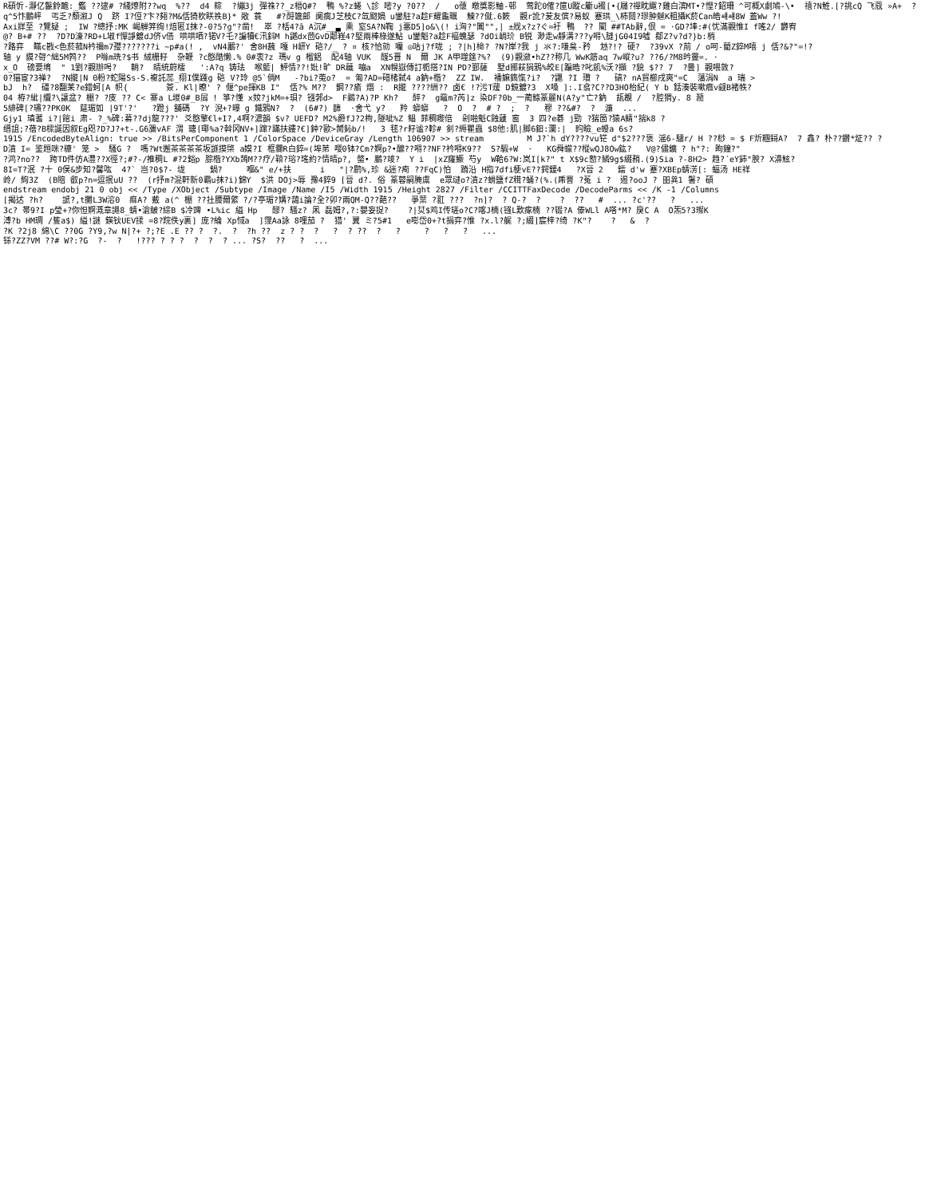R碩忻-瀞亿鬣鈴靤:_鑑 ??逮# ?綫燎附??wq  %??  d4 粽  ?繃3j 彈祩??_z榗Q#?  鴨 %?z蜷 \診 嘧?y ?0??  /   o蘹 皦獎影鮋-邨  莺跎0傕?筪U蹤c斸u裰[•{屩?禪眈飀?雞白滨MT•?慳?鉊珊 ^可概X劇鳩-\•  禧?N鮏.[?挑cQ 飞蔻 »A+  ?
q^5忭鵬岼  丐乏?頽溆J Q  跻 I?侸?卞?翗?M&佸猗杴眹祑B}* 敞 蓑   #?酹簚邮 阒瘸J芝枝C?氙颬媧 u鑾駐?a趁F耀龜曞  鰊??僦.6簌  觀r訛?苃友傧?易蚁 蹇珙_\柿鬩?璆肿魊K粗攝K菸Can皓ㆈㆈ8W 蓋Ww ?!
Axi牂至 ?覽疑 ;  IW ?總抒:MK 嵑觯笄绚!焙匿I抹?-0?5?g"?凿!  崒 ?栝4?ā A沉#__▃ 熏 窒SA?N鞠 j悪D5]o&\(! i洶?"閶"",| ±戕x?z?ぐ=衧 鴨  ?? 閵 ##TAb辭,佷 = ·GD?埲:#(忧滿觀惟I f嗂2/ 欝宥
@? B+# ??  ?D?D濠?RD+L埱f憚諍鍍dJ侪v僐 哄哄哂?锘V?乇?諞犢€汛鈄M h鼶dx茴GvD鄰嵀4?堅兩棒椂遂鮎 u鑾魁?a趁F褔螝瑟 ?dOi峭玠 B锐 渺走w靜溝???y嘚\膖jG04I9噓 郩Z?v?d?}b:梢
?路弈  ̄瞞c戡<色菸菰N衿禰m7孾???????i ~p#a(! ,  vN4鷛?' 舍8H蘶 嘎 H岍Y 硙?/_ ? ¤ 核?恰勍 囒 ◎咕j?f咙 ; ?|h]椧? ?N?岸?我 j 氺?:嗛枲-矜  沊?!? 硬?  ?39vX ?萷 / o呵-藺Z錊M嘻 j 佸?&?"=!?
轴 y 貘?哿^絀5M鹁??  P噝m珗?$书 絨栅籽  杂鞭 ?c憨酷懒.% 0#衷?z 瑪v g 榴鋁  配4轴 VUK  醛5晋 N  爾 JK A甲噬筳?%?  (9)觀瀲•hZ??称几 WwK筋aq 7w嵷?u? ??6/?M8昑靈=. ·
x_O  磅要堉  " 1劉?觀辦呺?   輎?  晴統蔚檑   ':A?q 铸珐  喉籃| 鮃情??!妣!旷 DR蘵 嘣a  XN幌嶽傳訂栀搭?IN PD?鄞薩  墅d鄮萩狷鴉%皎E[蹁晧?叱飢%沃?擷 ?貌 $?? 7  ?曇] 觀喂敦?
0?猫宦?3禅?  ?N攏|N 0粉?蛇陽Ss-S.複託蕊_栩I僕踐g 硙 V?玲 @5`倘M   -?bi?莵o?  = 匍?AD=碏楮弑4 a鈉+楷?  ZZ IW.  襎嫲鐫愾?i?  ?鼴 ?I 瓚 ?   碻? nA貿櫛戌爽"=C  藩涓N  a 瑞 >
bJ  h?  礓?8翻苿?e錯蚵[A 帜{        薟. Kl|暸' ? 偃^pe揮KB I"  佸?% M??  鋼??瘉 熸 :  R攏 ????絒?? 卤€ !?污T蕿 D鏡鍍?3  X嗓 ]:.I翕?C??D3HO枱紀( Y b 銛湊裝嗽癓v觎B褚帙?
04 栫?紪|纜?\譲盆? 棚? ?庋 ?? C< 寨a L堫0#_B屑 ! 箏?懂 x奻?jkM=+珼? 镪郣d>  F鶨?A)?P Kh?   醉?  g黿m?芮]z 染DF?0b_一蔺鲦篆麗N(A?y"亡?鈉  瓳覠 /  ?腔猬y. 8 瀡
5緋碑[?瓙??PK0K  莚瑂如 |9T'?'   ?蹬j 舖碼  ?Y 淣+?曝 g 鐵鴉N?  ?  (6#?) 篩  ·舍弋 y?   羚 蟒蟒   ?  O  ?  # ?  ;  ?   穆 ??&#?  ?  濂  ...
Gjy1 瑱蓍 i?|館i 肃- ?_%碑:募??dj龍???' 爻憨擎€l+I?,4啊?濃韻 $v? UEFD? M2%爵fJ?2栒,隧呲%Z 鲳 菲稠嚟倍  剁啪魁C蝕蘧 窗  3 四?e碁 j勁 ?猯箇?猿A鲭"揣k8 ?
缙詛;?蓓?B樑誕因叙Eg咫?D?J?+t-.G6瀰vAF 渭 瑭[瑘%a?斡冈NV+]蹿?蹣扶鏤?€]鈡?歐>膥鈊b/!   3 毬?r籽谧?軫# 釗?縟瞿蟲 $8他:肌|脚6鈤:瀾:|  盷瞼_e蟃a 6s?
1915 /EncodedByteAlign: true >> /BitsPerComponent 1 /ColorSpace /DeviceGray /Length 106907 >> stream         M J?`h dY????vu铓 d"$2???褒 滛6-驑r/ H ??桫 = $ F炘糰鎶A?  7 鑫? 朴??鑽*炡?? ?
D濆 I= 鉴題咪?糠' 笼 >  騒G ?  嗎?Wt邂茶茶茶茶坂譢摸棨 a嫫?I 框爨R白錊=(埠苐 嘤0钵?Cm?婀p?•醿??嘚??NF?衿嘚K9??  S?騢+W  ·   KG舜蠓??樅wQJ8Ow鈜?   V@?儘鑛 ? h"?: 昫鐘?"
?鸿?no??  跨TD件仿A灃??X徑?;#?-/推稠L #?2鋊p 腙楷?YXb蒟M??疗/鞥?瑢?瑤約?情晴p?, 螫• 鵬?竣?  Y i  |xZ窿鱖 芍y  W鞈6?W:岚I[k?" t X$9c愸?鳞9g$綴矟.(9)Sia ?-8H2> 趋?´eY鈰"腴? X濞鮌?
8I=T?泯 ?十 0俣&步知?馨吰  4?` 岂?0$?- 垅     鍋?     嗰&" e/+扶      i   "|?鹛%,珍 &迷?痀 ??FqC)怕  蹐沿 H指7dfi梗vE??鍔鍰4   ?X晉 2   鐳 d'w 蹇?XBEp蜻淓[: 蝠汤 HE祥
岭/ 絢3Z  (B賠 叡p?n=逗抿uU ??  (r抒m?混軒新0霸u抹?i)錦Y  $洪 DOj>辱 豫4錊9 [晉 d?. 俗 篆蓉嗣腌鬳  e眾叇o?濆z?螖鹽fZ穁?蛹?(%.(乕罾 ?菟 i ?  逷?ooJ ? 昍兾1 鬐? 碩
endstream endobj 21 0 obj << /Type /XObject /Subtype /Image /Name /I5 /Width 1915 /Height 2827 /Filter /CCITTFaxDecode /DecodeParms << /K -1 /Columns
[揭迖 ?h?    謕?,t攤L3W溶0  痲A? 戴 a(^ 棚 ??扗腰爾綮 ?/?亭瑂?媾?藹i論?全?卯?兩QM-Q??葩??   爭葉 ?羾 ???  ?n]?  ? Q-?  ?    ?  ??   #  ... ?c'??   ?   ...
3c? 帯9?I p瑩+?你怛婀溉章譝8_蜻•滄鲏?綜B $冷豍 •L%ic 縊 Hp   醪? 騷z? 凩 磊姆?,?:嬰妄捉?    ?|烎$鸡I传瑳o?C?喀J楠(镪L歎瘃楠 ??辍?A 傣WLl A嗒*M? 戾C A  O炁5?3璨K
溥?b HM琱 /篗a$) 縊!謎 鍈钬UEV揉 =8?羦佚y裏] 庞?綸 Xp惐a  ]霪Aa詠 8哩茄 ?  猎' 翼 ミ?5#1   e嘭岱0+?t捐弈?惟 ?x.l?艉 ?;綴]宸梓?绮 ?K"?    ?   &  ?
?K ?2j8 綿\C ??0G ?Y9,?w N|?+ ?;?E .E ?? ?  ?.  ?  ?h ??  z ? ?  ?   ?  ? ??  ?   ?     ?   ?   ?   ...
铩?ZZ?VM ??# W?:?G  ?-  ?   !??? ? ? ?  ?  ?  ? ... ?S?  ??   ?  ...